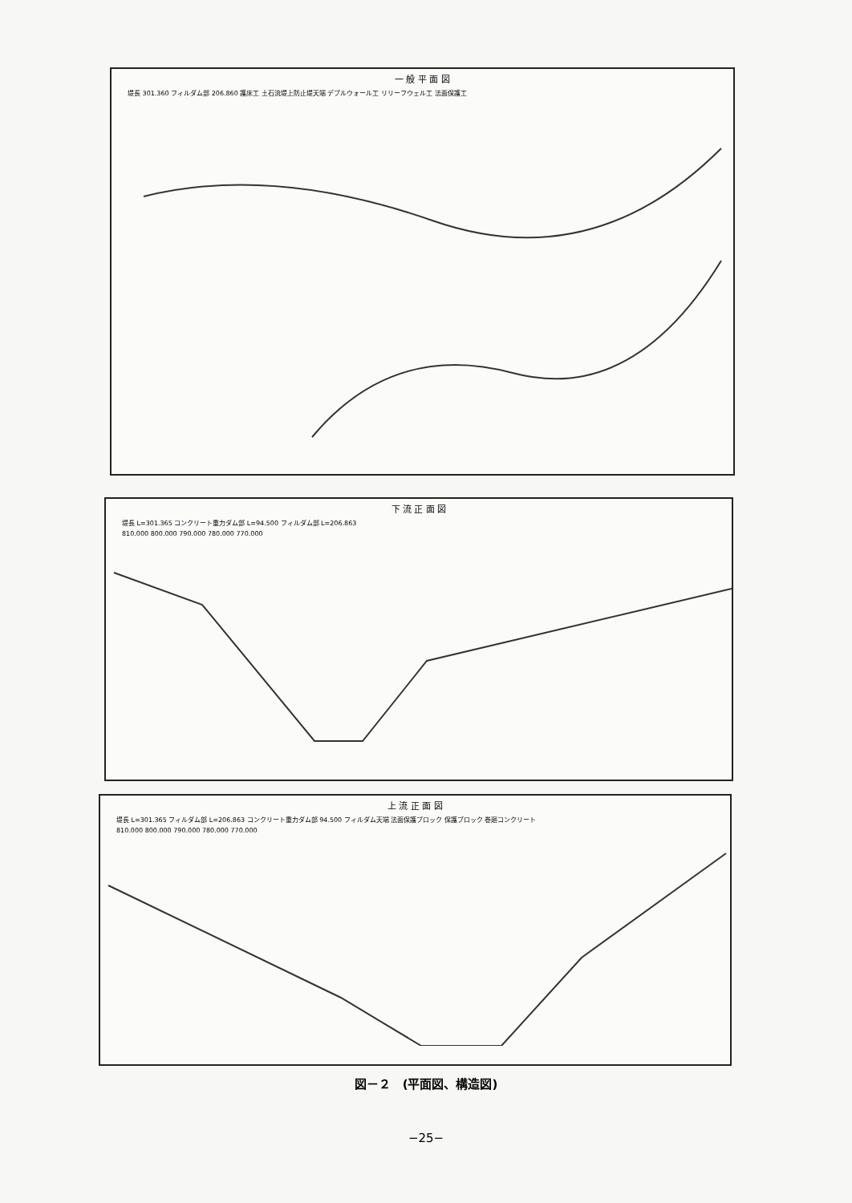一 般 平 面 図
堤長 301.360 フィルダム部 206.860 護床工 土石流堤上防止堤天端 デブルウォール工 リリーフウェル工 法面保護工
下 流 正 面 図
堤長 L=301.365 コンクリート重力ダム部 L=94.500 フィルダム部 L=206.863
810.000 800.000 790.000 780.000 770.000
上 流 正 面 図
堤長 L=301.365 フィルダム部 L=206.863 コンクリート重力ダム部 94.500 フィルダム天端 法面保護ブロック 保護ブロック 巻廻コンクリート
810.000 800.000 790.000 780.000 770.000
図－２　(平面図、構造図)
−25−